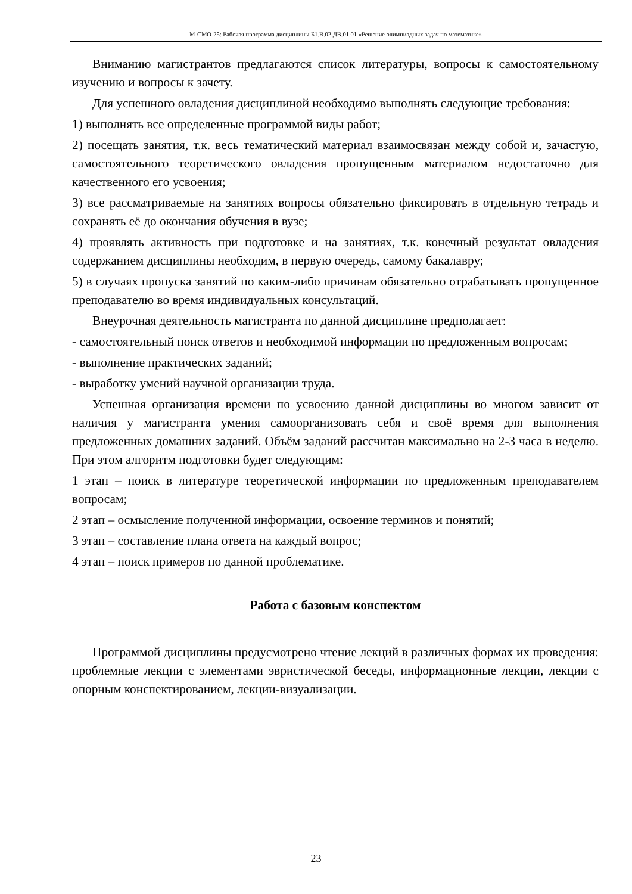М-СМО-25: Рабочая программа дисциплины Б1.В.02.ДВ.01.01 «Решение олимпиадных задач по математике»
Вниманию магистрантов предлагаются список литературы, вопросы к самостоятельному изучению и вопросы к зачету.
Для успешного овладения дисциплиной необходимо выполнять следующие требования:
1) выполнять все определенные программой виды работ;
2) посещать занятия, т.к. весь тематический материал взаимосвязан между собой и, зачастую, самостоятельного теоретического овладения пропущенным материалом недостаточно для качественного его усвоения;
3) все рассматриваемые на занятиях вопросы обязательно фиксировать в отдельную тетрадь и сохранять её до окончания обучения в вузе;
4) проявлять активность при подготовке и на занятиях, т.к. конечный результат овладения содержанием дисциплины необходим, в первую очередь, самому бакалавру;
5) в случаях пропуска занятий по каким-либо причинам обязательно отрабатывать пропущенное преподавателю во время индивидуальных консультаций.
Внеурочная деятельность магистранта по данной дисциплине предполагает:
- самостоятельный поиск ответов и необходимой информации по предложенным вопросам;
- выполнение практических заданий;
- выработку умений научной организации труда.
Успешная организация времени по усвоению данной дисциплины во многом зависит от наличия у магистранта умения самоорганизовать себя и своё время для выполнения предложенных домашних заданий. Объём заданий рассчитан максимально на 2-3 часа в неделю. При этом алгоритм подготовки будет следующим:
1 этап – поиск в литературе теоретической информации по предложенным преподавателем вопросам;
2 этап – осмысление полученной информации, освоение терминов и понятий;
3 этап – составление плана ответа на каждый вопрос;
4 этап – поиск примеров по данной проблематике.
Работа с базовым конспектом
Программой дисциплины предусмотрено чтение лекций в различных формах их проведения: проблемные лекции с элементами эвристической беседы, информационные лекции, лекции с опорным конспектированием, лекции-визуализации.
23